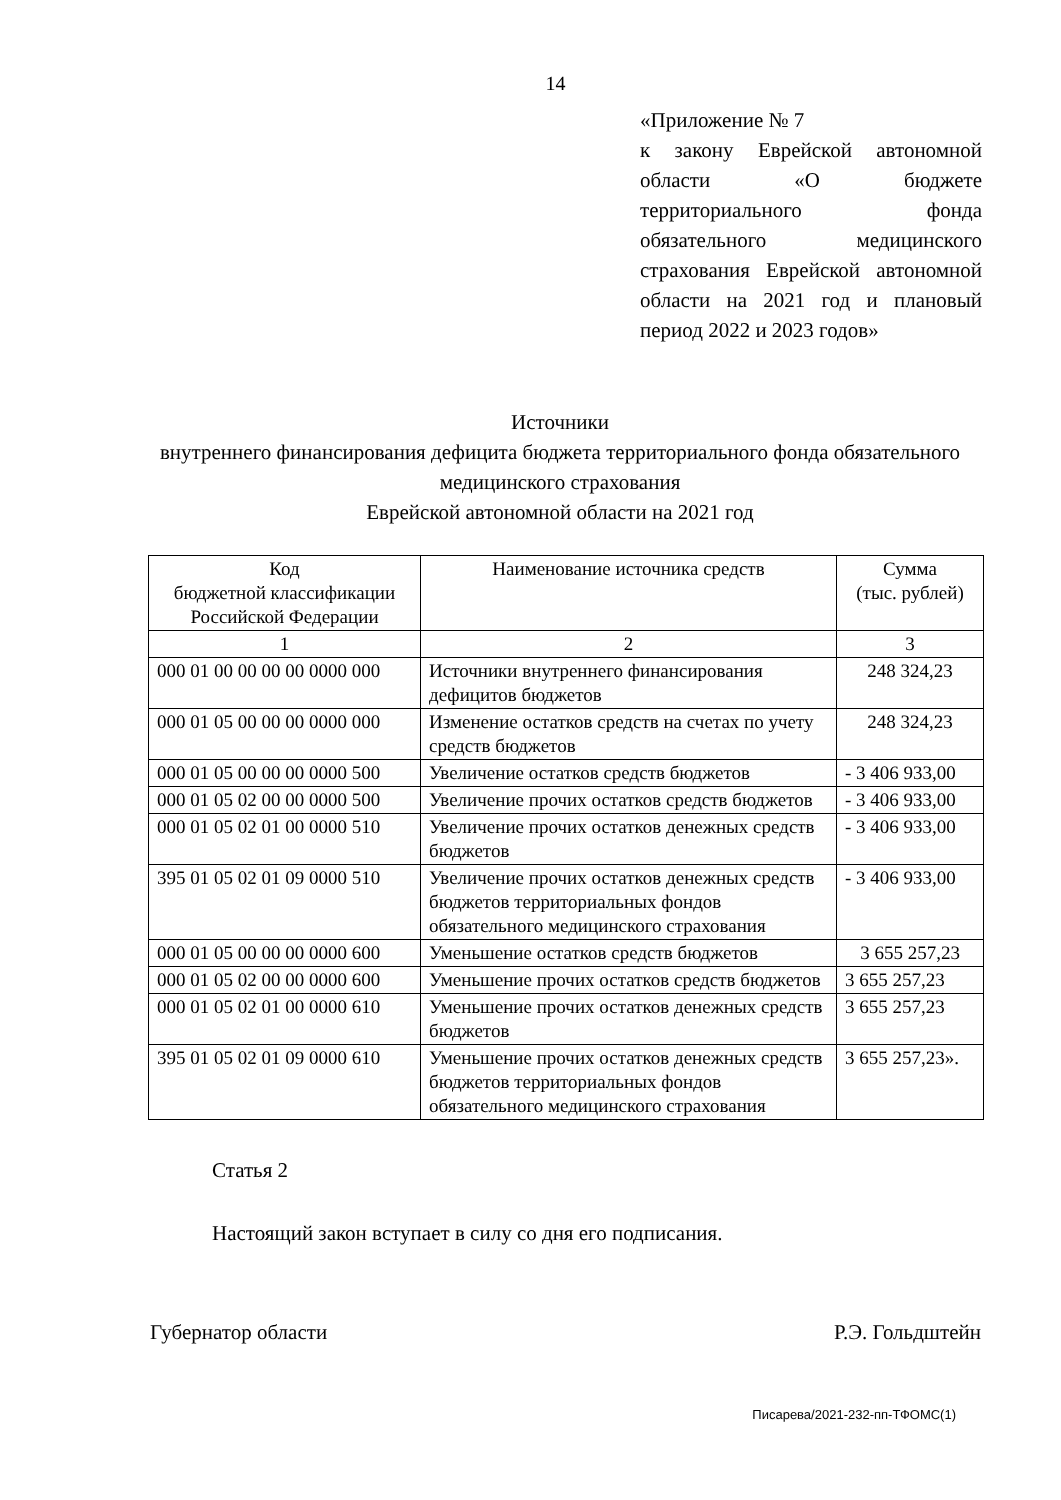14
«Приложение № 7
к закону Еврейской автономной области «О бюджете территориального фонда обязательного медицинского страхования Еврейской автономной области на 2021 год и плановый период 2022 и 2023 годов»
Источники
внутреннего финансирования дефицита бюджета территориального фонда обязательного медицинского страхования
Еврейской автономной области на 2021 год
| Код бюджетной классификации Российской Федерации | Наименование источника средств | Сумма (тыс. рублей) |
| 1 | 2 | 3 |
| 000 01 00 00 00 00 0000 000 | Источники внутреннего финансирования дефицитов бюджетов | 248 324,23 |
| 000 01 05 00 00 00 0000 000 | Изменение остатков средств на счетах по учету средств бюджетов | 248 324,23 |
| 000 01 05 00 00 00 0000 500 | Увеличение остатков средств бюджетов | - 3 406 933,00 |
| 000 01 05 02 00 00 0000 500 | Увеличение прочих остатков средств бюджетов | - 3 406 933,00 |
| 000 01 05 02 01 00 0000 510 | Увеличение прочих остатков денежных средств бюджетов | - 3 406 933,00 |
| 395 01 05 02 01 09 0000 510 | Увеличение прочих остатков денежных средств бюджетов территориальных фондов обязательного медицинского страхования | - 3 406 933,00 |
| 000 01 05 00 00 00 0000 600 | Уменьшение остатков средств бюджетов | 3 655 257,23 |
| 000 01 05 02 00 00 0000 600 | Уменьшение прочих остатков средств бюджетов | 3 655 257,23 |
| 000 01 05 02 01 00 0000 610 | Уменьшение прочих остатков денежных средств бюджетов | 3 655 257,23 |
| 395 01 05 02 01 09 0000 610 | Уменьшение прочих остатков денежных средств бюджетов территориальных фондов обязательного медицинского страхования | 3 655 257,23». |
Статья 2
Настоящий закон вступает в силу со дня его подписания.
Губернатор области Р.Э. Гольдштейн
Писарева/2021-232-пп-ТФОМС(1)